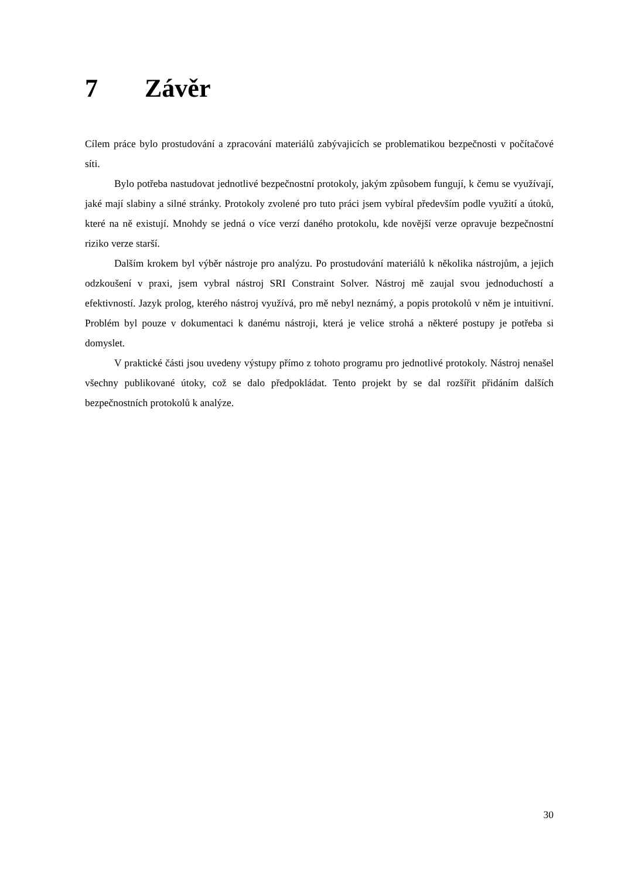7 Závěr
Cílem práce bylo prostudování a zpracování materiálů zabývajicích se problematikou bezpečnosti v počítačové síti.
Bylo potřeba nastudovat jednotlivé bezpečnostní protokoly, jakým způsobem fungují, k čemu se využívají, jaké mají slabiny a silné stránky. Protokoly zvolené pro tuto práci jsem vybíral především podle využití a útoků, které na ně existují. Mnohdy se jedná o více verzí daného protokolu, kde novější verze opravuje bezpečnostní riziko verze starší.
Dalším krokem byl výběr nástroje pro analýzu. Po prostudování materiálů k několika nástrojům, a jejich odzkoušení v praxi, jsem vybral nástroj SRI Constraint Solver. Nástroj mě zaujal svou jednoduchostí a efektivností. Jazyk prolog, kterého nástroj využívá, pro mě nebyl neznámý, a popis protokolů v něm je intuitivní. Problém byl pouze v dokumentaci k danému nástroji, která je velice strohá a některé postupy je potřeba si domyslet.
V praktické části jsou uvedeny výstupy přímo z tohoto programu pro jednotlivé protokoly. Nástroj nenašel všechny publikované útoky, což se dalo předpokládat. Tento projekt by se dal rozšířit přidáním dalších bezpečnostních protokolů k analýze.
30